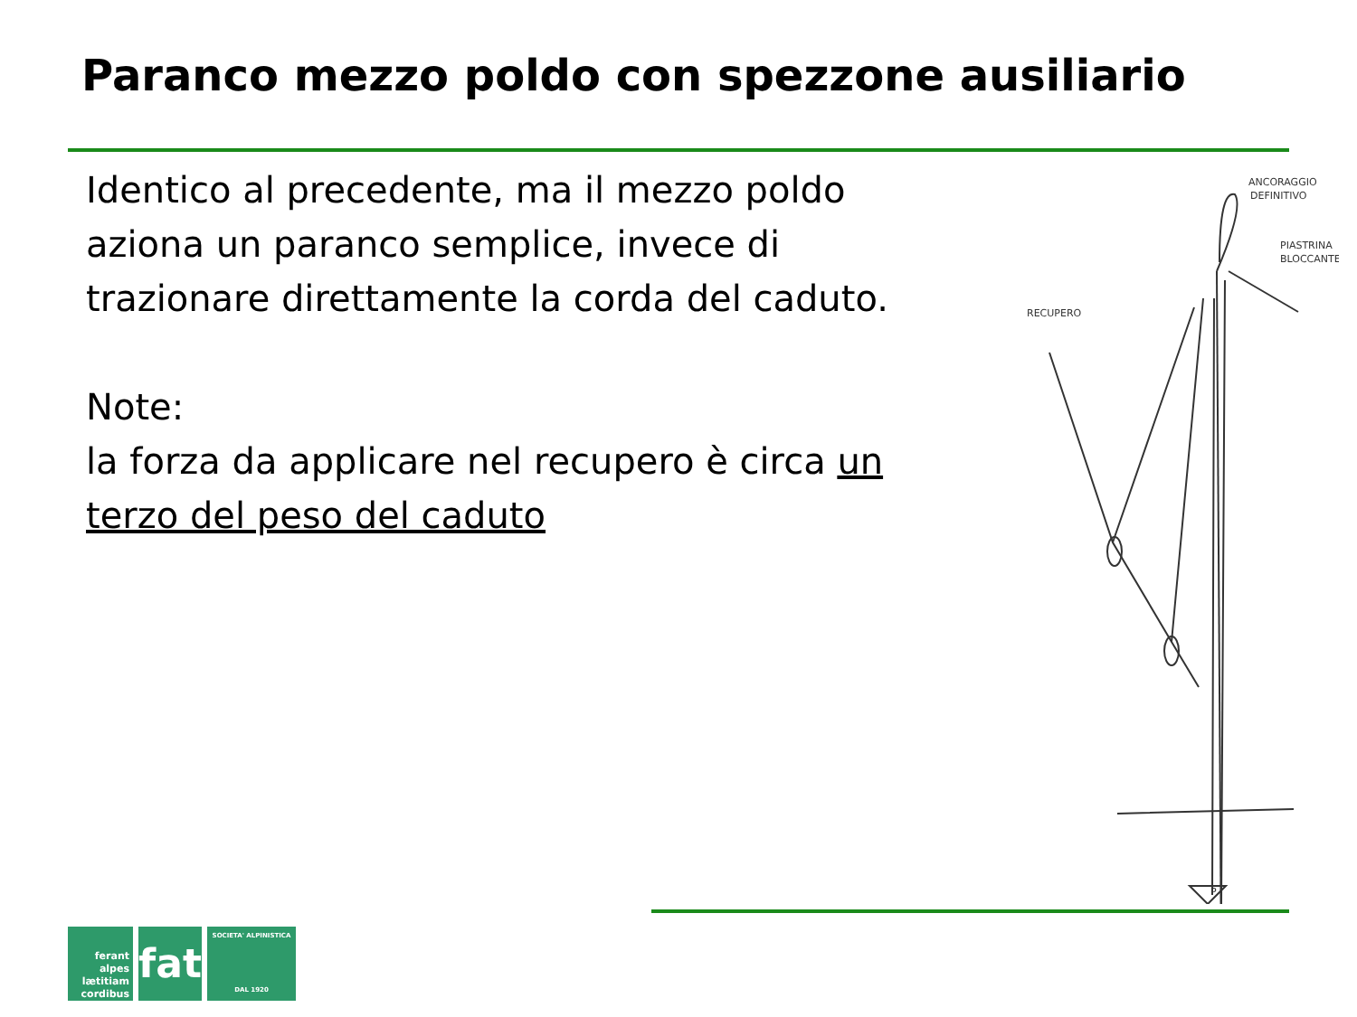Paranco mezzo poldo con spezzone ausiliario
Identico al precedente, ma il mezzo poldo aziona un paranco semplice, invece di trazionare direttamente la corda del caduto.
Note:
la forza da applicare nel recupero è circa un terzo del peso del caduto
ANCORAGGIO
DEFINITIVO
PIASTRINA
BLOCCANTE
RECUPERO
P
ferant
alpes
lætitiam
cordibus
fat
SOCIETA' ALPINISTICA
DAL 1920